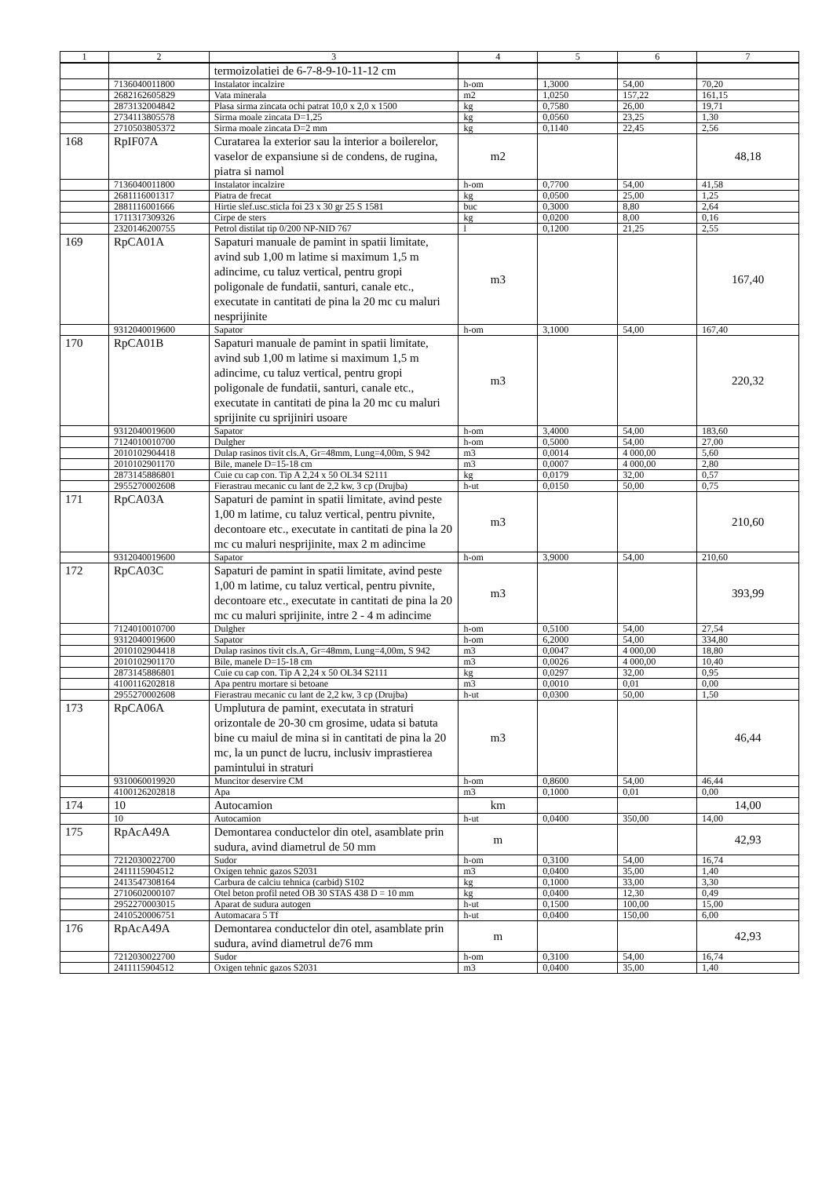| 1 | 2 | 3 | 4 | 5 | 6 | 7 |
| --- | --- | --- | --- | --- | --- | --- |
| | | termoizolatiei de 6-7-8-9-10-11-12 cm | | | | |
| | 7136040011800 | Instalator incalzire | h-om | 1,3000 | 54,00 | 70,20 |
| | 2682162605829 | Vata minerala | m2 | 1,0250 | 157,22 | 161,15 |
| | 2873132004842 | Plasa sirma zincata ochi patrat 10,0 x 2,0 x 1500 | kg | 0,7580 | 26,00 | 19,71 |
| | 2734113805578 | Sirma moale zincata D=1,25 | kg | 0,0560 | 23,25 | 1,30 |
| | 2710503805372 | Sirma moale zincata D=2 mm | kg | 0,1140 | 22,45 | 2,56 |
| 168 | RpIF07A | Curatarea la exterior sau la interior a boilerelor, vaselor de expansiune si de condens, de rugina, piatra si namol | m2 | | | 48,18 |
| | 7136040011800 | Instalator incalzire | h-om | 0,7700 | 54,00 | 41,58 |
| | 2681116001317 | Piatra de frecat | kg | 0,0500 | 25,00 | 1,25 |
| | 2881116001666 | Hirtie slef.usc.sticla foi 23 x 30 gr 25 S 1581 | buc | 0,3000 | 8,80 | 2,64 |
| | 1711317309326 | Cirpe de sters | kg | 0,0200 | 8,00 | 0,16 |
| | 2320146200755 | Petrol distilat tip 0/200 NP-NID 767 | l | 0,1200 | 21,25 | 2,55 |
| 169 | RpCA01A | Sapaturi manuale de pamint in spatii limitate, avind sub 1,00 m latime si maximum 1,5 m adincime, cu taluz vertical, pentru gropi poligonale de fundatii, santuri, canale etc., executate in cantitati de pina la 20 mc cu maluri nesprijinite | m3 | | | 167,40 |
| | 9312040019600 | Sapator | h-om | 3,1000 | 54,00 | 167,40 |
| 170 | RpCA01B | Sapaturi manuale de pamint in spatii limitate, avind sub 1,00 m latime si maximum 1,5 m adincime, cu taluz vertical, pentru gropi poligonale de fundatii, santuri, canale etc., executate in cantitati de pina la 20 mc cu maluri sprijinite cu sprijiniri usoare | m3 | | | 220,32 |
| | 9312040019600 | Sapator | h-om | 3,4000 | 54,00 | 183,60 |
| | 7124010010700 | Dulgher | h-om | 0,5000 | 54,00 | 27,00 |
| | 2010102904418 | Dulap rasinos tivit cls.A, Gr=48mm, Lung=4,00m, S 942 | m3 | 0,0014 | 4 000,00 | 5,60 |
| | 2010102901170 | Bile, manele D=15-18 cm | m3 | 0,0007 | 4 000,00 | 2,80 |
| | 2873145886801 | Cuie cu cap con. Tip A 2,24 x 50 OL34 S2111 | kg | 0,0179 | 32,00 | 0,57 |
| | 2955270002608 | Fierastrau mecanic cu lant de 2,2 kw, 3 cp (Drujba) | h-ut | 0,0150 | 50,00 | 0,75 |
| 171 | RpCA03A | Sapaturi de pamint in spatii limitate, avind peste 1,00 m latime, cu taluz vertical, pentru pivnite, decontoare etc., executate in cantitati de pina la 20 mc cu maluri nesprijinite, max 2 m adincime | m3 | | | 210,60 |
| | 9312040019600 | Sapator | h-om | 3,9000 | 54,00 | 210,60 |
| 172 | RpCA03C | Sapaturi de pamint in spatii limitate, avind peste 1,00 m latime, cu taluz vertical, pentru pivnite, decontoare etc., executate in cantitati de pina la 20 mc cu maluri sprijinite, intre 2 - 4 m adincime | m3 | | | 393,99 |
| | 7124010010700 | Dulgher | h-om | 0,5100 | 54,00 | 27,54 |
| | 9312040019600 | Sapator | h-om | 6,2000 | 54,00 | 334,80 |
| | 2010102904418 | Dulap rasinos tivit cls.A, Gr=48mm, Lung=4,00m, S 942 | m3 | 0,0047 | 4 000,00 | 18,80 |
| | 2010102901170 | Bile, manele D=15-18 cm | m3 | 0,0026 | 4 000,00 | 10,40 |
| | 2873145886801 | Cuie cu cap con. Tip A 2,24 x 50 OL34 S2111 | kg | 0,0297 | 32,00 | 0,95 |
| | 4100116202818 | Apa pentru mortare si betoane | m3 | 0,0010 | 0,01 | 0,00 |
| | 2955270002608 | Fierastrau mecanic cu lant de 2,2 kw, 3 cp (Drujba) | h-ut | 0,0300 | 50,00 | 1,50 |
| 173 | RpCA06A | Umplutura de pamint, executata in straturi orizontale de 20-30 cm grosime, udata si batuta bine cu maiul de mina si in cantitati de pina la 20 mc, la un punct de lucru, inclusiv imprastierea pamintului in straturi | m3 | | | 46,44 |
| | 9310060019920 | Muncitor deservire CM | h-om | 0,8600 | 54,00 | 46,44 |
| | 4100126202818 | Apa | m3 | 0,1000 | 0,01 | 0,00 |
| 174 | 10 | Autocamion | km | | | 14,00 |
| | 10 | Autocamion | h-ut | 0,0400 | 350,00 | 14,00 |
| 175 | RpAcA49A | Demontarea conductelor din otel, asamblate prin sudura, avind diametrul de 50 mm | m | | | 42,93 |
| | 7212030022700 | Sudor | h-om | 0,3100 | 54,00 | 16,74 |
| | 2411115904512 | Oxigen tehnic gazos S2031 | m3 | 0,0400 | 35,00 | 1,40 |
| | 2413547308164 | Carbura de calciu tehnica (carbid) S102 | kg | 0,1000 | 33,00 | 3,30 |
| | 2710602000107 | Otel beton profil neted OB 30 STAS 438 D = 10 mm | kg | 0,0400 | 12,30 | 0,49 |
| | 2952270003015 | Aparat de sudura autogen | h-ut | 0,1500 | 100,00 | 15,00 |
| | 2410520006751 | Automacara 5 Tf | h-ut | 0,0400 | 150,00 | 6,00 |
| 176 | RpAcA49A | Demontarea conductelor din otel, asamblate prin sudura, avind diametrul de76 mm | m | | | 42,93 |
| | 7212030022700 | Sudor | h-om | 0,3100 | 54,00 | 16,74 |
| | 2411115904512 | Oxigen tehnic gazos S2031 | m3 | 0,0400 | 35,00 | 1,40 |